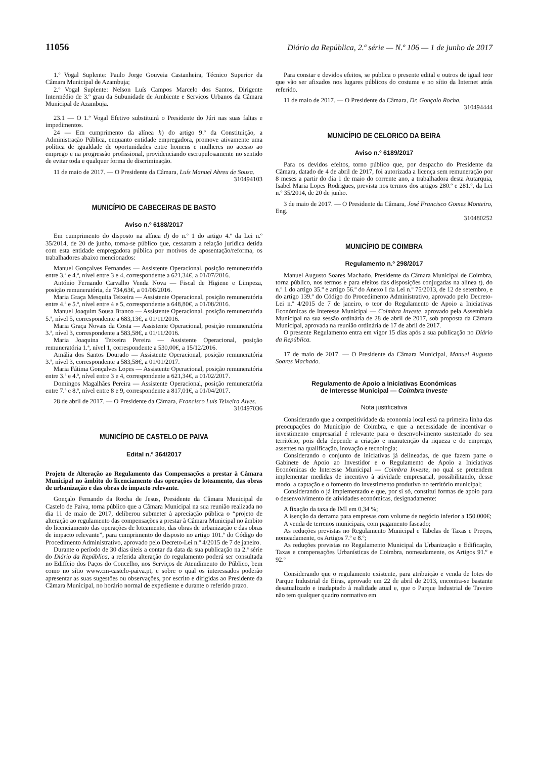11056 Diário da República, 2.ª série — N.º 106 — 1 de junho de 2017
1.º Vogal Suplente: Paulo Jorge Gouveia Castanheira, Técnico Superior da Câmara Municipal de Azambuja;
2.º Vogal Suplente: Nelson Luís Campos Marcelo dos Santos, Dirigente Intermédio de 3.º grau da Subunidade de Ambiente e Serviços Urbanos da Câmara Municipal de Azambuja.
23.1 — O 1.º Vogal Efetivo substituirá o Presidente do Júri nas suas faltas e impedimentos.
24 — Em cumprimento da alínea h) do artigo 9.º da Constituição, a Administração Pública, enquanto entidade empregadora, promove ativamente uma política de igualdade de oportunidades entre homens e mulheres no acesso ao emprego e na progressão profissional, providenciando escrupulosamente no sentido de evitar toda e qualquer forma de discriminação.
11 de maio de 2017. — O Presidente da Câmara, Luís Manuel Abreu de Sousa.
310494103
MUNICÍPIO DE CABECEIRAS DE BASTO
Aviso n.º 6188/2017
Em cumprimento do disposto na alínea d) do n.º 1 do artigo 4.º da Lei n.º 35/2014, de 20 de junho, torna-se público que, cessaram a relação jurídica detida com esta entidade empregadora pública por motivos de aposentação/reforma, os trabalhadores abaixo mencionados:
Manuel Gonçalves Fernandes — Assistente Operacional, posição remuneratória entre 3.ª e 4.ª, nível entre 3 e 4, correspondente a 621,34€, a 01/07/2016.
António Fernando Carvalho Venda Nova — Fiscal de Higiene e Limpeza, posição remuneratória, de 734,63€, a 01/08/2016.
Maria Graça Mesquita Teixeira — Assistente Operacional, posição remuneratória entre 4.ª e 5.ª, nível entre 4 e 5, correspondente a 648,80€, a 01/08/2016.
Manuel Joaquim Sousa Branco — Assistente Operacional, posição remuneratória 5.ª, nível 5, correspondente a 683,13€, a 01/11/2016.
Maria Graça Novais da Costa — Assistente Operacional, posição remuneratória 3.ª, nível 3, correspondente a 583,58€, a 01/11/2016.
Maria Joaquina Teixeira Pereira — Assistente Operacional, posição remuneratória 1.ª, nível 1, correspondente a 530,00€, a 15/12/2016.
Amália dos Santos Dourado — Assistente Operacional, posição remuneratória 3.ª, nível 3, correspondente a 583,58€, a 01/01/2017.
Maria Fátima Gonçalves Lopes — Assistente Operacional, posição remuneratória entre 3.ª e 4.ª, nível entre 3 e 4, correspondente a 621,34€, a 01/02/2017.
Domingos Magalhães Pereira — Assistente Operacional, posição remuneratória entre 7.ª e 8.ª, nível entre 8 e 9, correspondente a 817,01€, a 01/04/2017.
28 de abril de 2017. — O Presidente da Câmara, Francisco Luís Teixeira Alves.
310497036
MUNICÍPIO DE CASTELO DE PAIVA
Edital n.º 364/2017
Projeto de Alteração ao Regulamento das Compensações a prestar à Câmara Municipal no âmbito do licenciamento das operações de loteamento, das obras de urbanização e das obras de impacto relevante.
Gonçalo Fernando da Rocha de Jesus, Presidente da Câmara Municipal de Castelo de Paiva, torna público que a Câmara Municipal na sua reunião realizada no dia 11 de maio de 2017, deliberou submeter à apreciação pública o “projeto de alteração ao regulamento das compensações a prestar à Câmara Municipal no âmbito do licenciamento das operações de loteamento, das obras de urbanização e das obras de impacto relevante”, para cumprimento do disposto no artigo 101.º do Código do Procedimento Administrativo, aprovado pelo Decreto-Lei n.º 4/2015 de 7 de janeiro.
Durante o período de 30 dias úteis a contar da data da sua publicação na 2.ª série do Diário da República, a referida alteração do regulamento poderá ser consultada no Edifício dos Paços do Concelho, nos Serviços de Atendimento do Público, bem como no sítio www.cm-castelo-paiva.pt, e sobre o qual os interessados poderão apresentar as suas sugestões ou observações, por escrito e dirigidas ao Presidente da Câmara Municipal, no horário normal de expediente e durante o referido prazo.
Para constar e devidos efeitos, se publica o presente edital e outros de igual teor que vão ser afixados nos lugares públicos do costume e no sítio da Internet atrás referido.
11 de maio de 2017. — O Presidente da Câmara, Dr. Gonçalo Rocha.
310494444
MUNICÍPIO DE CELORICO DA BEIRA
Aviso n.º 6189/2017
Para os devidos efeitos, torno público que, por despacho do Presidente da Câmara, datado de 4 de abril de 2017, foi autorizada a licença sem remuneração por 8 meses a partir do dia 1 de maio do corrente ano, a trabalhadora desta Autarquia, Isabel Maria Lopes Rodrigues, prevista nos termos dos artigos 280.º e 281.º, da Lei n.º 35/2014, de 20 de junho.
3 de maio de 2017. — O Presidente da Câmara, José Francisco Gomes Monteiro, Eng.
310480252
MUNICÍPIO DE COIMBRA
Regulamento n.º 298/2017
Manuel Augusto Soares Machado, Presidente da Câmara Municipal de Coimbra, torna público, nos termos e para efeitos das disposições conjugadas na alínea t), do n.º 1 do artigo 35.º e artigo 56.º do Anexo I da Lei n.º 75/2013, de 12 de setembro, e do artigo 139.º do Código do Procedimento Administrativo, aprovado pelo Decreto-Lei n.º 4/2015 de 7 de janeiro, o teor do Regulamento de Apoio a Iniciativas Económicas de Interesse Municipal — Coimbra Investe, aprovado pela Assembleia Municipal na sua sessão ordinária de 28 de abril de 2017, sob proposta da Câmara Municipal, aprovada na reunião ordinária de 17 de abril de 2017.
O presente Regulamento entra em vigor 15 dias após a sua publicação no Diário da República.
17 de maio de 2017. — O Presidente da Câmara Municipal, Manuel Augusto Soares Machado.
Regulamento de Apoio a Iniciativas Económicas
de Interesse Municipal — Coimbra Investe
Nota justificativa
Considerando que a competitividade da economia local está na primeira linha das preocupações do Município de Coimbra, e que a necessidade de incentivar o investimento empresarial é relevante para o desenvolvimento sustentado do seu território, pois dela depende a criação e manutenção da riqueza e do emprego, assentes na qualificação, inovação e tecnologia;
Considerando o conjunto de iniciativas já delineadas, de que fazem parte o Gabinete de Apoio ao Investidor e o Regulamento de Apoio a Iniciativas Económicas de Interesse Municipal — Coimbra Investe, no qual se pretendem implementar medidas de incentivo à atividade empresarial, possibilitando, desse modo, a captação e o fomento do investimento produtivo no território municipal;
Considerando o já implementado e que, por si só, constitui formas de apoio para o desenvolvimento de atividades económicas, designadamente:
A fixação da taxa de IMI em 0,34 %;
A isenção da derrama para empresas com volume de negócio inferior a 150.000€;
A venda de terrenos municipais, com pagamento faseado;
As reduções previstas no Regulamento Municipal e Tabelas de Taxas e Preços, nomeadamente, os Artigos 7.º e 8.º;
As reduções previstas no Regulamento Municipal da Urbanização e Edificação, Taxas e compensações Urbanísticas de Coimbra, nomeadamente, os Artigos 91.º e 92.º
Considerando que o regulamento existente, para atribuição e venda de lotes do Parque Industrial de Eiras, aprovado em 22 de abril de 2013, encontra-se bastante desatualizado e inadaptado à realidade atual e, que o Parque Industrial de Taveiro não tem qualquer quadro normativo em